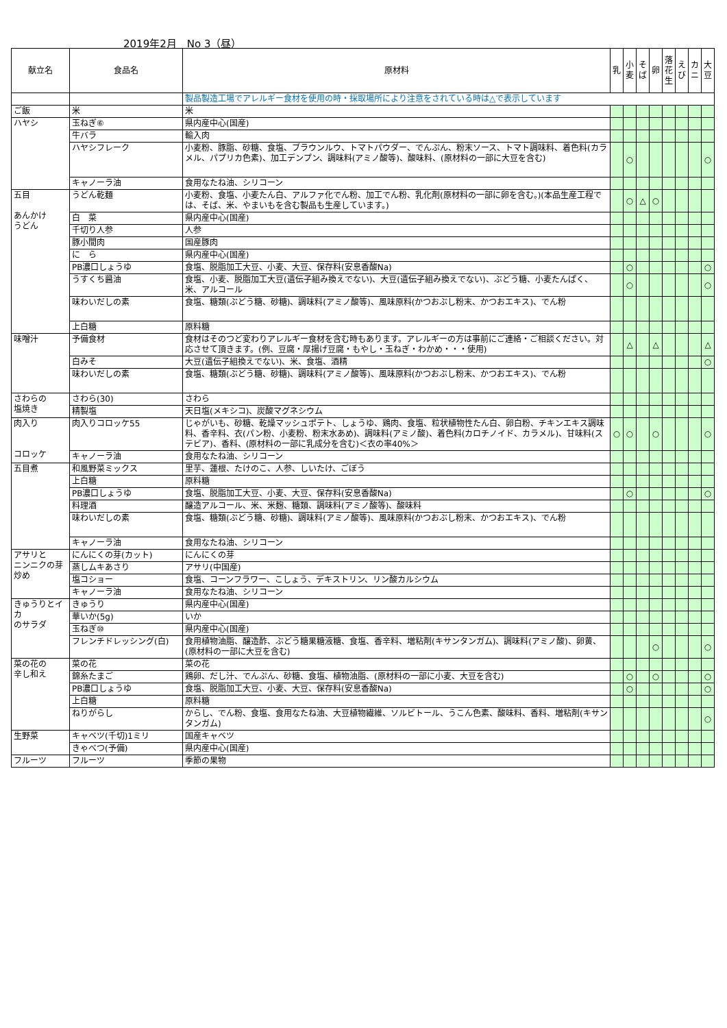2019年2月　No 3（昼）
| 献立名 | 食品名 | 原材料 | 乳 | 小 麦 | そ ば | 卵 | 落 花 生 | え び | カ ニ | 大 豆 |
| --- | --- | --- | --- | --- | --- | --- | --- | --- | --- | --- |
| | | 製品製造工場でアレルギー食材を使用の時・採取場所により注意をされている時は△で表示しています | | | | | | | | |
| ご飯 | 米 | 米 | | | | | | | | |
| ハヤシ | 玉ねぎ⑥ | 県内産中心(国産) | | | | | | | | |
| | 牛バラ | 輸入肉 | | | | | | | | |
| | ハヤシフレーク | 小麦粉、豚脂、砂糖、食塩、ブラウンルウ、トマトパウダー、でんぷん、粉末ソース、トマト調味料、着色料(カラメル、パプリカ色素)、加工デンプン、調味料(アミノ酸等)、酸味料、(原材料の一部に大豆を含む) | | ○ | | | | | | ○ |
| | キャノーラ油 | 食用なたね油、シリコーン | | | | | | | | |
| 五目 あんかけ うどん | うどん乾麺 | 小麦粉、食塩、小麦たん白、アルファ化でん粉、加工でん粉、乳化剤(原材料の一部に卵を含む。)(本品生産工程では、そば、米、やまいもを含む製品も生産しています。) | | ○ | △ | ○ | | | | |
| | 白 菜 | 県内産中心(国産) | | | | | | | | |
| | 千切り人参 | 人参 | | | | | | | | |
| | 豚小間肉 | 国産豚肉 | | | | | | | | |
| | に ら | 県内産中心(国産) | | | | | | | | |
| | PB濃口しょうゆ | 食塩、脱脂加工大豆、小麦、大豆、保存料(安息香酸Na) | | ○ | | | | | | ○ |
| | うすくち醤油 | 食塩、小麦、脱脂加工大豆(遺伝子組み換えでない)、大豆(遺伝子組み換えでない)、ぶどう糖、小麦たんぱく、米、アルコール | | ○ | | | | | | ○ |
| | 味わいだしの素 | 食塩、糖類(ぶどう糖、砂糖)、調味料(アミノ酸等)、風味原料(かつおぶし粉末、かつおエキス)、でん粉 | | | | | | | | |
| | 上白糖 | 原料糖 | | | | | | | | |
| 味噌汁 | 予備食材 | 食材はそのつど変わりアレルギー食材を含む時もあります。アレルギーの方は事前にご連絡・ご相談ください。対応させて頂きます。(例、豆腐・厚揚げ豆腐・もやし・玉ねぎ・わかめ・・・使用) | | △ | | △ | | | | △ |
| | 白みそ | 大豆(遺伝子組換えでない)、米、食塩、酒精 | | | | | | | | ○ |
| | 味わいだしの素 | 食塩、糖類(ぶどう糖、砂糖)、調味料(アミノ酸等)、風味原料(かつおぶし粉末、かつおエキス)、でん粉 | | | | | | | | |
| さわらの 塩焼き | さわら(30) | さわら | | | | | | | | |
| | 精製塩 | 天日塩(メキシコ)、炭酸マグネシウム | | | | | | | | |
| 肉入り コロッケ | 肉入りコロッケ55 | じゃがいも、砂糖、乾燥マッシュポテト、しょうゆ、鶏肉、食塩、粒状植物性たん白、卵白粉、チキンエキス調味料、香辛料、衣(パン粉、小麦粉、粉末水あめ)、調味料(アミノ酸)、着色料(カロチノイド、カラメル)、甘味料(ステビア)、香料、(原材料の一部に乳成分を含む)＜衣の率40%＞ | ○ | ○ | | ○ | | | | ○ |
| | キャノーラ油 | 食用なたね油、シリコーン | | | | | | | | |
| 五目煮 | 和風野菜ミックス | 里芋、蓮根、たけのこ、人参、しいたけ、ごぼう | | | | | | | | |
| | 上白糖 | 原料糖 | | | | | | | | |
| | PB濃口しょうゆ | 食塩、脱脂加工大豆、小麦、大豆、保存料(安息香酸Na) | | ○ | | | | | | ○ |
| | 料理酒 | 醸造アルコール、米、米麹、糖類、調味料(アミノ酸等)、酸味料 | | | | | | | | |
| | 味わいだしの素 | 食塩、糖類(ぶどう糖、砂糖)、調味料(アミノ酸等)、風味原料(かつおぶし粉末、かつおエキス)、でん粉 | | | | | | | | |
| | キャノーラ油 | 食用なたね油、シリコーン | | | | | | | | |
| アサリと ニンニクの芽 炒め | にんにくの芽(カット) | にんにくの芽 | | | | | | | | |
| | 蒸しムキあさり | アサリ(中国産) | | | | | | | | |
| | 塩コショー | 食塩、コーンフラワー、こしょう、デキストリン、リン酸カルシウム | | | | | | | | |
| | キャノーラ油 | 食用なたね油、シリコーン | | | | | | | | |
| きゅうりとイカ のサラダ | きゅうり | 県内産中心(国産) | | | | | | | | |
| | 華いか(5g) | いか | | | | | | | | |
| | 玉ねぎ⑩ | 県内産中心(国産) | | | | | | | | |
| | フレンチドレッシング(白) | 食用植物油脂、醸造酢、ぶどう糖果糖液糖、食塩、香辛料、増粘剤(キサンタンガム)、調味料(アミノ酸)、卵黄、(原材料の一部に大豆を含む) | | | | ○ | | | | ○ |
| 菜の花の 辛し和え | 菜の花 | 菜の花 | | | | | | | | |
| | 錦糸たまご | 鶏卵、だし汁、でんぷん、砂糖、食塩、植物油脂、(原材料の一部に小麦、大豆を含む) | | ○ | | ○ | | | | ○ |
| | PB濃口しょうゆ | 食塩、脱脂加工大豆、小麦、大豆、保存料(安息香酸Na) | | ○ | | | | | | ○ |
| | 上白糖 | 原料糖 | | | | | | | | |
| | ねりがらし | からし、でん粉、食塩、食用なたね油、大豆植物繊維、ソルビトール、うこん色素、酸味料、香料、増粘剤(キサンタンガム) | | | | | | | | ○ |
| 生野菜 | キャベツ(千切)1ミリ | 国産キャベツ | | | | | | | | |
| | きゃべつ(予備) | 県内産中心(国産) | | | | | | | | |
| フルーツ | フルーツ | 季節の果物 | | | | | | | | |